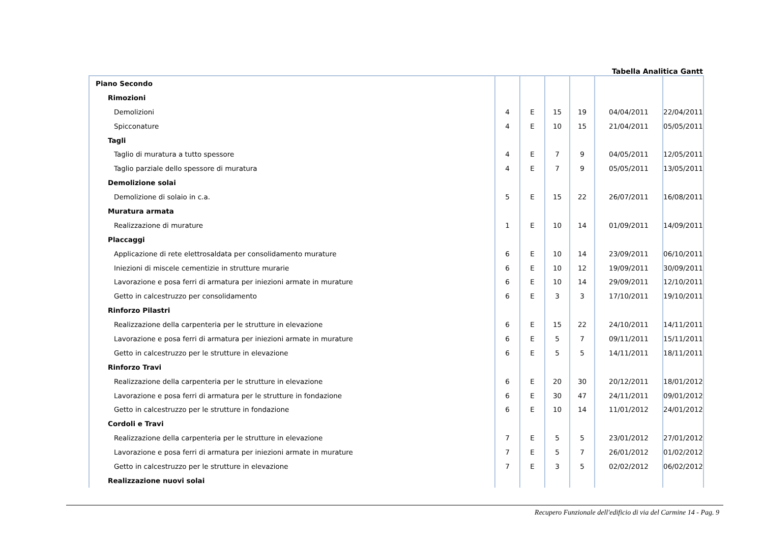Tabella Analitica Gantt
| Piano Secondo | | | | | | |
| Rimozioni | | | | | | |
| Demolizioni | 4 | E | 15 | 19 | 04/04/2011 | 22/04/2011 |
| Spicconature | 4 | E | 10 | 15 | 21/04/2011 | 05/05/2011 |
| Tagli | | | | | | |
| Taglio di muratura a tutto spessore | 4 | E | 7 | 9 | 04/05/2011 | 12/05/2011 |
| Taglio parziale dello spessore di muratura | 4 | E | 7 | 9 | 05/05/2011 | 13/05/2011 |
| Demolizione solai | | | | | | |
| Demolizione di solaio in c.a. | 5 | E | 15 | 22 | 26/07/2011 | 16/08/2011 |
| Muratura armata | | | | | | |
| Realizzazione di murature | 1 | E | 10 | 14 | 01/09/2011 | 14/09/2011 |
| Placcaggi | | | | | | |
| Applicazione di rete elettrosaldata per consolidamento murature | 6 | E | 10 | 14 | 23/09/2011 | 06/10/2011 |
| Iniezioni di miscele cementizie in strutture murarie | 6 | E | 10 | 12 | 19/09/2011 | 30/09/2011 |
| Lavorazione e posa ferri di armatura per iniezioni armate in murature | 6 | E | 10 | 14 | 29/09/2011 | 12/10/2011 |
| Getto in calcestruzzo per consolidamento | 6 | E | 3 | 3 | 17/10/2011 | 19/10/2011 |
| Rinforzo Pilastri | | | | | | |
| Realizzazione della carpenteria per le strutture in elevazione | 6 | E | 15 | 22 | 24/10/2011 | 14/11/2011 |
| Lavorazione e posa ferri di armatura per iniezioni armate in murature | 6 | E | 5 | 7 | 09/11/2011 | 15/11/2011 |
| Getto in calcestruzzo per le strutture in elevazione | 6 | E | 5 | 5 | 14/11/2011 | 18/11/2011 |
| Rinforzo Travi | | | | | | |
| Realizzazione della carpenteria per le strutture in elevazione | 6 | E | 20 | 30 | 20/12/2011 | 18/01/2012 |
| Lavorazione e posa ferri di armatura per le strutture in fondazione | 6 | E | 30 | 47 | 24/11/2011 | 09/01/2012 |
| Getto in calcestruzzo per le strutture in fondazione | 6 | E | 10 | 14 | 11/01/2012 | 24/01/2012 |
| Cordoli e Travi | | | | | | |
| Realizzazione della carpenteria per le strutture in elevazione | 7 | E | 5 | 5 | 23/01/2012 | 27/01/2012 |
| Lavorazione e posa ferri di armatura per iniezioni armate in murature | 7 | E | 5 | 7 | 26/01/2012 | 01/02/2012 |
| Getto in calcestruzzo per le strutture in elevazione | 7 | E | 3 | 5 | 02/02/2012 | 06/02/2012 |
| Realizzazione nuovi solai | | | | | | |
Recupero Funzionale dell'edificio di via del Carmine 14 - Pag. 9